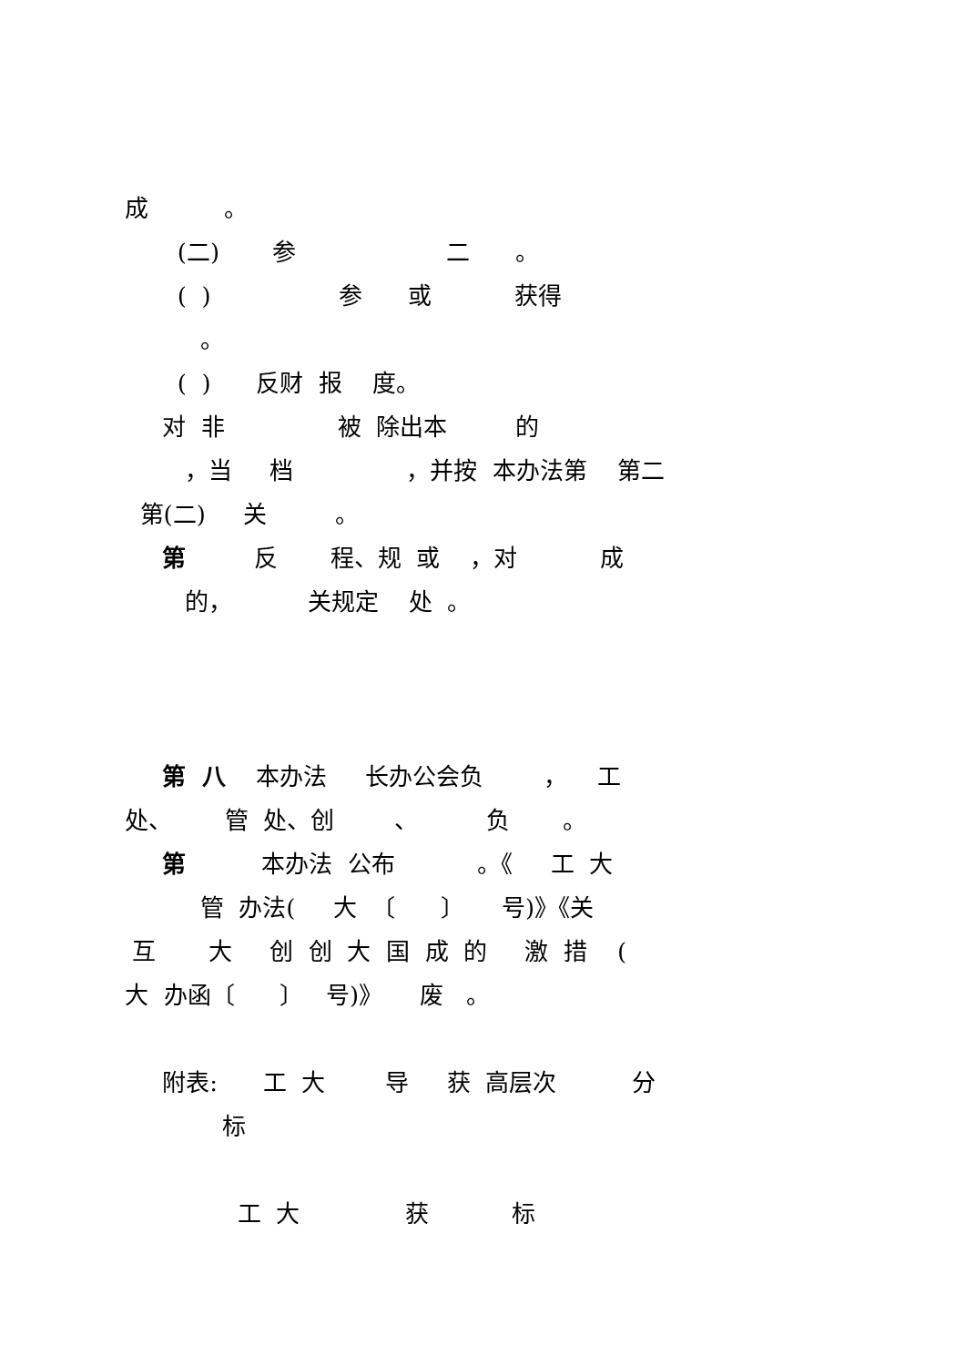成 。
(二) 参 二 。
( ) 参 或 获得
。
( ) 反财 报 度。
对 非 被 除出本 的
，当 档 ，并按 本办法第 第二
第(二) 关 。
第 反 程、规 或 ，对 成
的， 关规定 处 。
第 八 本办法 长办公会负 ， 工
处、 管 处、创 、 负 。
第 本办法 公布 。《 工 大
管 办法( 大 〔 〕 号)》《关
互 大 创 创 大 国 成 的 激 措 (
大 办函〔 〕 号)》 废 。
附表: 工 大 导 获 高层次 分
标
工 大 获 标